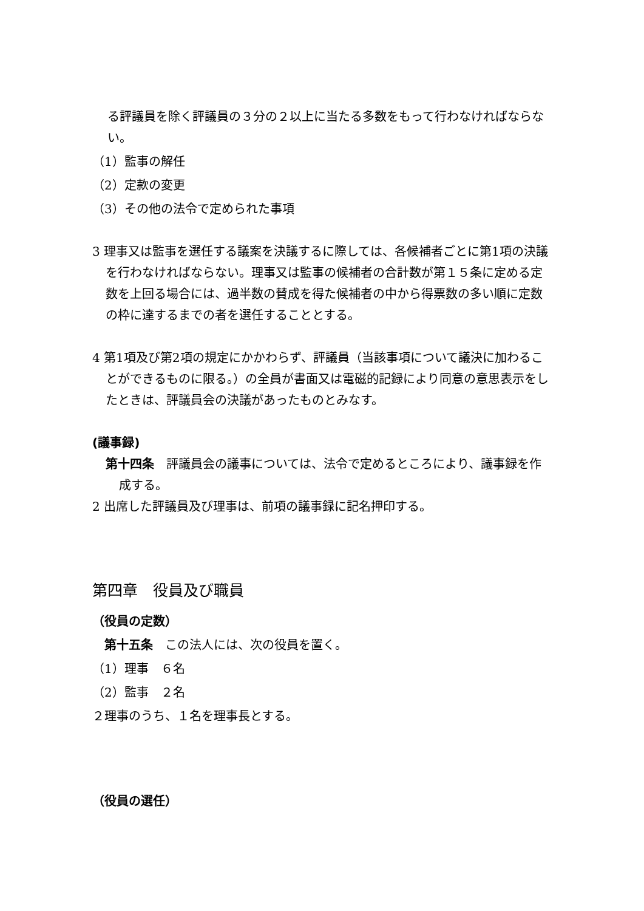る評議員を除く評議員の３分の２以上に当たる多数をもって行わなければならない。
（1）監事の解任
（2）定款の変更
（3）その他の法令で定められた事項
3 理事又は監事を選任する議案を決議するに際しては、各候補者ごとに第1項の決議を行わなければならない。理事又は監事の候補者の合計数が第１５条に定める定数を上回る場合には、過半数の賛成を得た候補者の中から得票数の多い順に定数の枠に達するまでの者を選任することとする。
4 第1項及び第2項の規定にかかわらず、評議員（当該事項について議決に加わることができるものに限る。）の全員が書面又は電磁的記録により同意の意思表示をしたときは、評議員会の決議があったものとみなす。
(議事録)
第十四条　評議員会の議事については、法令で定めるところにより、議事録を作成する。
2 出席した評議員及び理事は、前項の議事録に記名押印する。
第四章　役員及び職員
（役員の定数）
　第十五条　この法人には、次の役員を置く。
（1）理事　６名
（2）監事　２名
２理事のうち、１名を理事長とする。
（役員の選任）